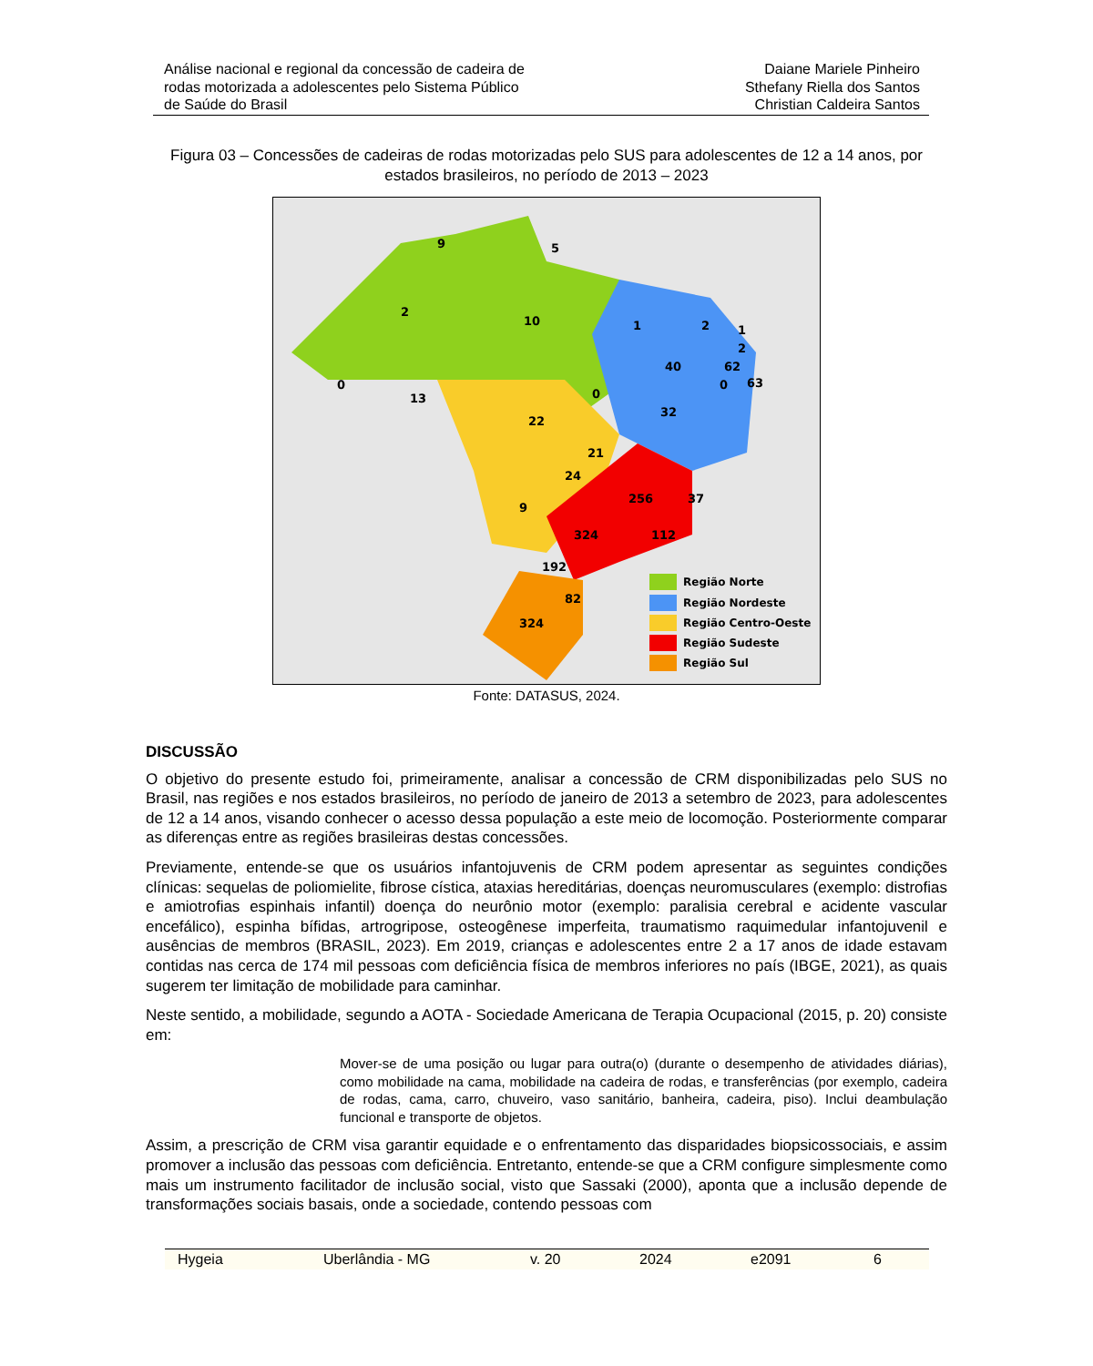Análise nacional e regional da concessão de cadeira de
rodas motorizada a adolescentes pelo Sistema Público
de Saúde do Brasil
Daiane Mariele Pinheiro
Sthefany Riella dos Santos
Christian Caldeira Santos
Figura 03 – Concessões de cadeiras de rodas motorizadas pelo SUS para adolescentes de 12 a 14 anos, por estados brasileiros, no período de 2013 – 2023
9
5
2
10
0
13
22
0
1
40
2
1
2
62
63
0
32
21
24
9
256
37
324
112
192
82
324
Região Norte
Região Nordeste
Região Centro-Oeste
Região Sudeste
Região Sul
Fonte: DATASUS, 2024.
DISCUSSÃO
O objetivo do presente estudo foi, primeiramente, analisar a concessão de CRM disponibilizadas pelo SUS no Brasil, nas regiões e nos estados brasileiros, no período de janeiro de 2013 a setembro de 2023, para adolescentes de 12 a 14 anos, visando conhecer o acesso dessa população a este meio de locomoção. Posteriormente comparar as diferenças entre as regiões brasileiras destas concessões.
Previamente, entende-se que os usuários infantojuvenis de CRM podem apresentar as seguintes condições clínicas: sequelas de poliomielite, fibrose cística, ataxias hereditárias, doenças neuromusculares (exemplo: distrofias e amiotrofias espinhais infantil) doença do neurônio motor (exemplo: paralisia cerebral e acidente vascular encefálico), espinha bífidas, artrogripose, osteogênese imperfeita, traumatismo raquimedular infantojuvenil e ausências de membros (BRASIL, 2023). Em 2019, crianças e adolescentes entre 2 a 17 anos de idade estavam contidas nas cerca de 174 mil pessoas com deficiência física de membros inferiores no país (IBGE, 2021), as quais sugerem ter limitação de mobilidade para caminhar.
Neste sentido, a mobilidade, segundo a AOTA - Sociedade Americana de Terapia Ocupacional (2015, p. 20) consiste em:
Mover-se de uma posição ou lugar para outra(o) (durante o desempenho de atividades diárias), como mobilidade na cama, mobilidade na cadeira de rodas, e transferências (por exemplo, cadeira de rodas, cama, carro, chuveiro, vaso sanitário, banheira, cadeira, piso). Inclui deambulação funcional e transporte de objetos.
Assim, a prescrição de CRM visa garantir equidade e o enfrentamento das disparidades biopsicossociais, e assim promover a inclusão das pessoas com deficiência. Entretanto, entende-se que a CRM configure simplesmente como mais um instrumento facilitador de inclusão social, visto que Sassaki (2000), aponta que a inclusão depende de transformações sociais basais, onde a sociedade, contendo pessoas com
Hygeia Uberlândia - MG v. 20 2024 e2091 6